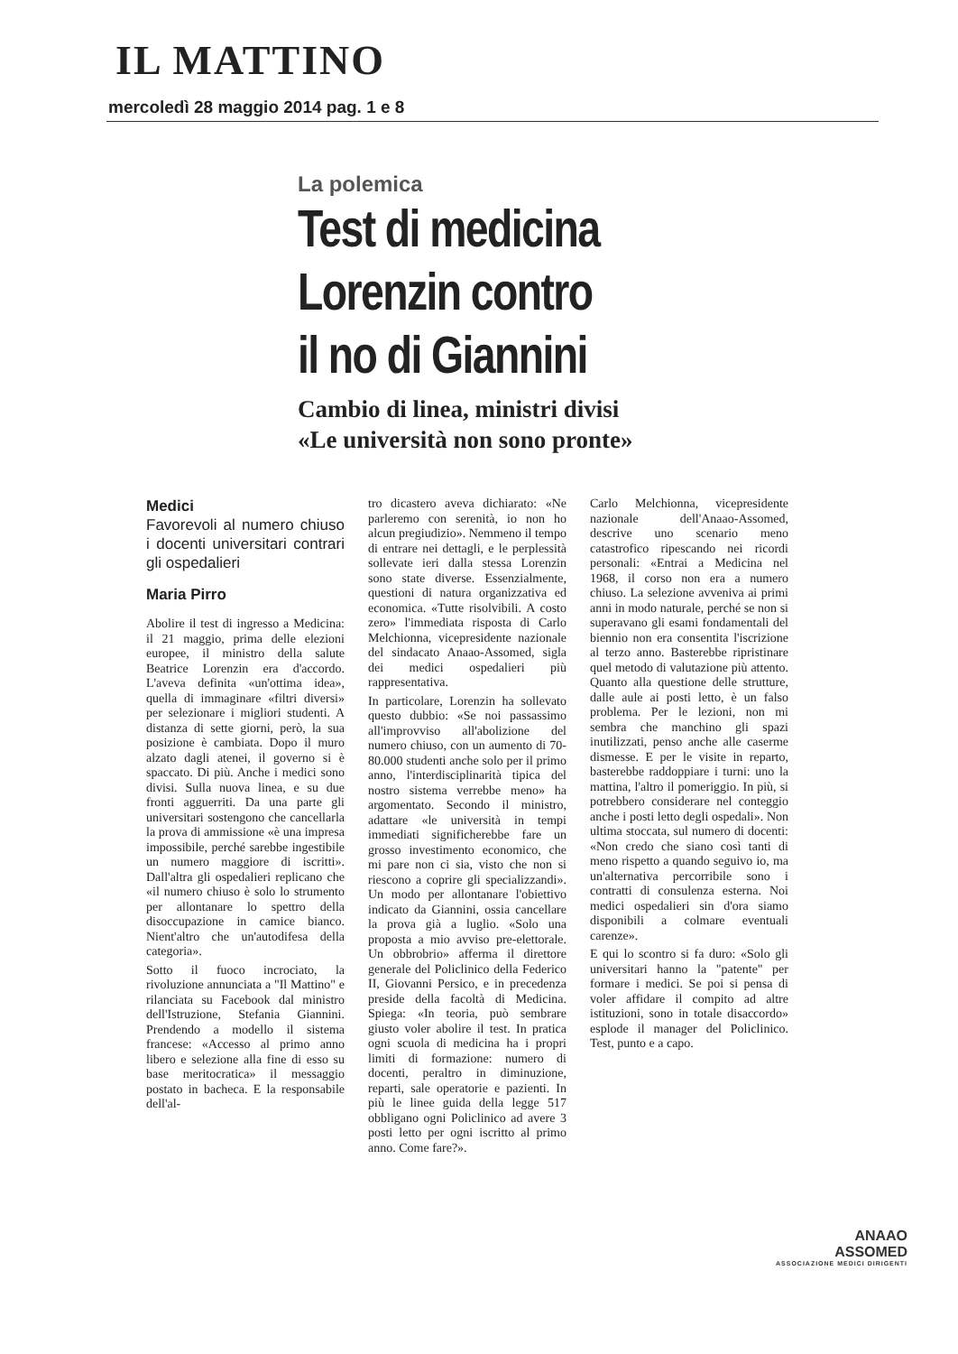IL MATTINO
mercoledì 28 maggio 2014 pag. 1 e 8
La polemica
Test di medicina
Lorenzin contro
il no di Giannini
Cambio di linea, ministri divisi
«Le università non sono pronte»
Medici
Favorevoli al numero chiuso i docenti universitari contrari gli ospedalieri
Maria Pirro
Abolire il test di ingresso a Medicina: il 21 maggio, prima delle elezioni europee, il ministro della salute Beatrice Lorenzin era d'accordo. L'aveva definita «un'ottima idea», quella di immaginare «filtri diversi» per selezionare i migliori studenti. A distanza di sette giorni, però, la sua posizione è cambiata. Dopo il muro alzato dagli atenei, il governo si è spaccato. Di più. Anche i medici sono divisi. Sulla nuova linea, e su due fronti agguerriti. Da una parte gli universitari sostengono che cancellarla la prova di ammissione «è una impresa impossibile, perché sarebbe ingestibile un numero maggiore di iscritti». Dall'altra gli ospedalieri replicano che «il numero chiuso è solo lo strumento per allontanare lo spettro della disoccupazione in camice bianco. Nient'altro che un'autodifesa della categoria».
Sotto il fuoco incrociato, la rivoluzione annunciata a "Il Mattino" e rilanciata su Facebook dal ministro dell'Istruzione, Stefania Giannini. Prendendo a modello il sistema francese: «Accesso al primo anno libero e selezione alla fine di esso su base meritocratica» il messaggio postato in bacheca. E la responsabile dell'al-
tro dicastero aveva dichiarato: «Ne parleremo con serenità, io non ho alcun pregiudizio». Nemmeno il tempo di entrare nei dettagli, e le perplessità sollevate ieri dalla stessa Lorenzin sono state diverse. Essenzialmente, questioni di natura organizzativa ed economica. «Tutte risolvibili. A costo zero» l'immediata risposta di Carlo Melchionna, vicepresidente nazionale del sindacato Anaao-Assomed, sigla dei medici ospedalieri più rappresentativa.
In particolare, Lorenzin ha sollevato questo dubbio: «Se noi passassimo all'improvviso all'abolizione del numero chiuso, con un aumento di 70-80.000 studenti anche solo per il primo anno, l'interdisciplinarità tipica del nostro sistema verrebbe meno» ha argomentato. Secondo il ministro, adattare «le università in tempi immediati significherebbe fare un grosso investimento economico, che mi pare non ci sia, visto che non si riescono a coprire gli specializzandi». Un modo per allontanare l'obiettivo indicato da Giannini, ossia cancellare la prova già a luglio. «Solo una proposta a mio avviso pre-elettorale. Un obbrobrio» afferma il direttore generale del Policlinico della Federico II, Giovanni Persico, e in precedenza preside della facoltà di Medicina. Spiega: «In teoria, può sembrare giusto voler abolire il test. In pratica ogni scuola di medicina ha i propri limiti di formazione: numero di docenti, peraltro in diminuzione, reparti, sale operatorie e pazienti. In più le linee guida della legge 517 obbligano ogni Policlinico ad avere 3 posti letto per ogni iscritto al primo anno. Come fare?».
Carlo Melchionna, vicepresidente nazionale dell'Anaao-Assomed, descrive uno scenario meno catastrofico ripescando nei ricordi personali: «Entrai a Medicina nel 1968, il corso non era a numero chiuso. La selezione avveniva ai primi anni in modo naturale, perché se non si superavano gli esami fondamentali del biennio non era consentita l'iscrizione al terzo anno. Basterebbe ripristinare quel metodo di valutazione più attento. Quanto alla questione delle strutture, dalle aule ai posti letto, è un falso problema. Per le lezioni, non mi sembra che manchino gli spazi inutilizzati, penso anche alle caserme dismesse. E per le visite in reparto, basterebbe raddoppiare i turni: uno la mattina, l'altro il pomeriggio. In più, si potrebbero considerare nel conteggio anche i posti letto degli ospedali». Non ultima stoccata, sul numero di docenti: «Non credo che siano così tanti di meno rispetto a quando seguivo io, ma un'alternativa percorribile sono i contratti di consulenza esterna. Noi medici ospedalieri sin d'ora siamo disponibili a colmare eventuali carenze».
E qui lo scontro si fa duro: «Solo gli universitari hanno la "patente" per formare i medici. Se poi si pensa di voler affidare il compito ad altre istituzioni, sono in totale disaccordo» esplode il manager del Policlinico. Test, punto e a capo.
ANAAO
ASSOMED
ASSOCIAZIONE MEDICI DIRIGENTI